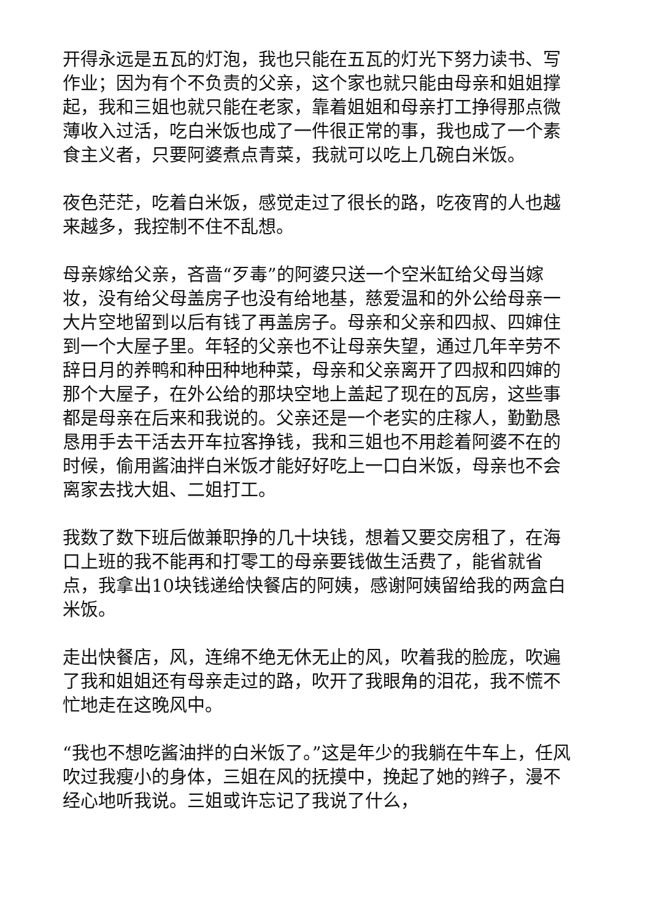开得永远是五瓦的灯泡，我也只能在五瓦的灯光下努力读书、写作业；因为有个不负责的父亲，这个家也就只能由母亲和姐姐撑起，我和三姐也就只能在老家，靠着姐姐和母亲打工挣得那点微薄收入过活，吃白米饭也成了一件很正常的事，我也成了一个素食主义者，只要阿婆煮点青菜，我就可以吃上几碗白米饭。
夜色茫茫，吃着白米饭，感觉走过了很长的路，吃夜宵的人也越来越多，我控制不住不乱想。
母亲嫁给父亲，吝啬“歹毒”的阿婆只送一个空米缸给父母当嫁妆，没有给父母盖房子也没有给地基，慈爱温和的外公给母亲一大片空地留到以后有钱了再盖房子。母亲和父亲和四叔、四婶住到一个大屋子里。年轻的父亲也不让母亲失望，通过几年辛劳不辞日月的养鸭和种田种地种菜，母亲和父亲离开了四叔和四婶的那个大屋子，在外公给的那块空地上盖起了现在的瓦房，这些事都是母亲在后来和我说的。父亲还是一个老实的庄稼人，勤勤恳恳用手去干活去开车拉客挣钱，我和三姐也不用趁着阿婆不在的时候，偷用酱油拌白米饭才能好好吃上一口白米饭，母亲也不会离家去找大姐、二姐打工。
我数了数下班后做兼职挣的几十块钱，想着又要交房租了，在海口上班的我不能再和打零工的母亲要钱做生活费了，能省就省点，我拿出10块钱递给快餐店的阿姨，感谢阿姨留给我的两盒白米饭。
走出快餐店，风，连绵不绝无休无止的风，吹着我的脸庞，吹遍了我和姐姐还有母亲走过的路，吹开了我眼角的泪花，我不慌不忙地走在这晚风中。
“我也不想吃酱油拌的白米饭了。”这是年少的我躺在牛车上，任风吹过我瘦小的身体，三姐在风的抚摸中，挽起了她的辫子，漫不经心地听我说。三姐或许忘记了我说了什么，